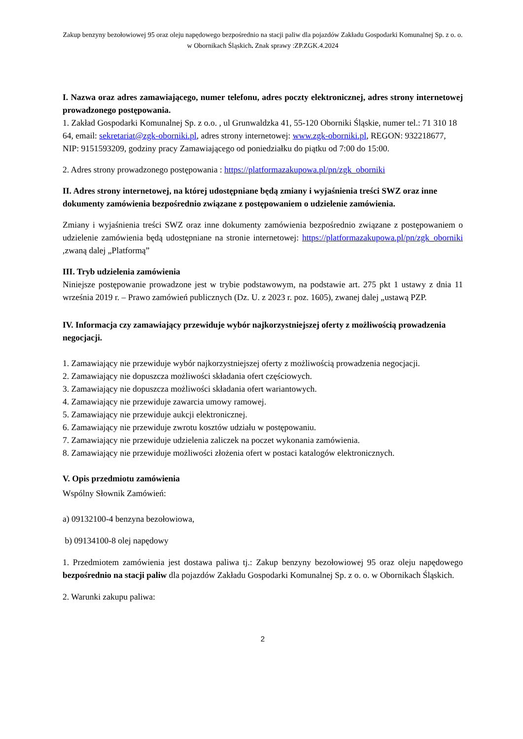Zakup benzyny bezołowiowej 95 oraz oleju napędowego bezpośrednio na stacji paliw dla pojazdów Zakładu Gospodarki Komunalnej Sp. z o. o. w Obornikach Śląskich. Znak sprawy :ZP.ZGK.4.2024
I. Nazwa oraz adres zamawiającego, numer telefonu, adres poczty elektronicznej, adres strony internetowej prowadzonego postępowania.
1. Zakład Gospodarki Komunalnej Sp. z o.o. , ul Grunwaldzka 41, 55-120 Oborniki Śląskie, numer tel.: 71 310 18 64, email: sekretariat@zgk-oborniki.pl, adres strony internetowej: www.zgk-oborniki.pl, REGON: 932218677, NIP: 9151593209, godziny pracy Zamawiającego od poniedziałku do piątku od 7:00 do 15:00.
2. Adres strony prowadzonego postępowania : https://platformazakupowa.pl/pn/zgk_oborniki
II. Adres strony internetowej, na której udostępniane będą zmiany i wyjaśnienia treści SWZ oraz inne dokumenty zamówienia bezpośrednio związane z postępowaniem o udzielenie zamówienia.
Zmiany i wyjaśnienia treści SWZ oraz inne dokumenty zamówienia bezpośrednio związane z postępowaniem o udzielenie zamówienia będą udostępniane na stronie internetowej: https://platformazakupowa.pl/pn/zgk_oborniki ,zwaną dalej „Platformą”
III. Tryb udzielenia zamówienia
Niniejsze postępowanie prowadzone jest w trybie podstawowym, na podstawie art. 275 pkt 1 ustawy z dnia 11 września 2019 r. – Prawo zamówień publicznych (Dz. U. z 2023 r. poz. 1605), zwanej dalej „ustawą PZP.
IV. Informacja czy zamawiający przewiduje wybór najkorzystniejszej oferty z możliwością prowadzenia negocjacji.
1. Zamawiający nie przewiduje wybór najkorzystniejszej oferty z możliwością prowadzenia negocjacji.
2. Zamawiający nie dopuszcza możliwości składania ofert częściowych.
3. Zamawiający nie dopuszcza możliwości składania ofert wariantowych.
4. Zamawiający nie przewiduje zawarcia umowy ramowej.
5. Zamawiający nie przewiduje aukcji elektronicznej.
6. Zamawiający nie przewiduje zwrotu kosztów udziału w postępowaniu.
7. Zamawiający nie przewiduje udzielenia zaliczek na poczet wykonania zamówienia.
8. Zamawiający nie przewiduje możliwości złożenia ofert w postaci katalogów elektronicznych.
V. Opis przedmiotu zamówienia
Wspólny Słownik Zamówień:
a) 09132100-4 benzyna bezołowiowa,
b) 09134100-8 olej napędowy
1. Przedmiotem zamówienia jest dostawa paliwa tj.: Zakup benzyny bezołowiowej 95 oraz oleju napędowego bezpośrednio na stacji paliw dla pojazdów Zakładu Gospodarki Komunalnej Sp. z o. o. w Obornikach Śląskich.
2. Warunki zakupu paliwa:
2